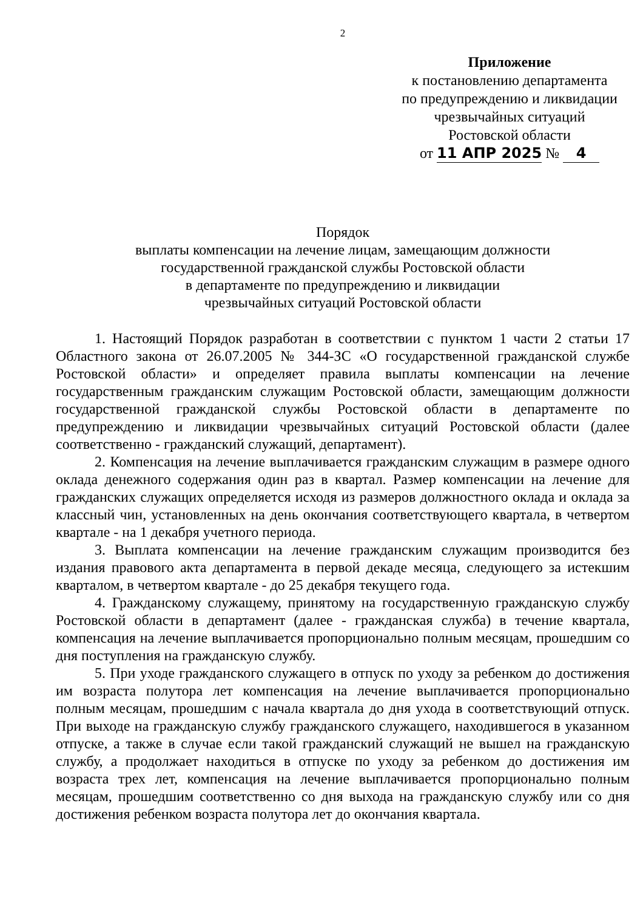2
Приложение
к постановлению департамента
по предупреждению и ликвидации
чрезвычайных ситуаций
Ростовской области
от 11 АПР 2025 № 4
Порядок
выплаты компенсации на лечение лицам, замещающим должности
государственной гражданской службы Ростовской области
в департаменте по предупреждению и ликвидации
чрезвычайных ситуаций Ростовской области
1. Настоящий Порядок разработан в соответствии с пунктом 1 части 2 статьи 17 Областного закона от 26.07.2005 № 344-ЗС «О государственной гражданской службе Ростовской области» и определяет правила выплаты компенсации на лечение государственным гражданским служащим Ростовской области, замещающим должности государственной гражданской службы Ростовской области в департаменте по предупреждению и ликвидации чрезвычайных ситуаций Ростовской области (далее соответственно - гражданский служащий, департамент).
2. Компенсация на лечение выплачивается гражданским служащим в размере одного оклада денежного содержания один раз в квартал. Размер компенсации на лечение для гражданских служащих определяется исходя из размеров должностного оклада и оклада за классный чин, установленных на день окончания соответствующего квартала, в четвертом квартале - на 1 декабря учетного периода.
3. Выплата компенсации на лечение гражданским служащим производится без издания правового акта департамента в первой декаде месяца, следующего за истекшим кварталом, в четвертом квартале - до 25 декабря текущего года.
4. Гражданскому служащему, принятому на государственную гражданскую службу Ростовской области в департамент (далее - гражданская служба) в течение квартала, компенсация на лечение выплачивается пропорционально полным месяцам, прошедшим со дня поступления на гражданскую службу.
5. При уходе гражданского служащего в отпуск по уходу за ребенком до достижения им возраста полутора лет компенсация на лечение выплачивается пропорционально полным месяцам, прошедшим с начала квартала до дня ухода в соответствующий отпуск. При выходе на гражданскую службу гражданского служащего, находившегося в указанном отпуске, а также в случае если такой гражданский служащий не вышел на гражданскую службу, а продолжает находиться в отпуске по уходу за ребенком до достижения им возраста трех лет, компенсация на лечение выплачивается пропорционально полным месяцам, прошедшим соответственно со дня выхода на гражданскую службу или со дня достижения ребенком возраста полутора лет до окончания квартала.